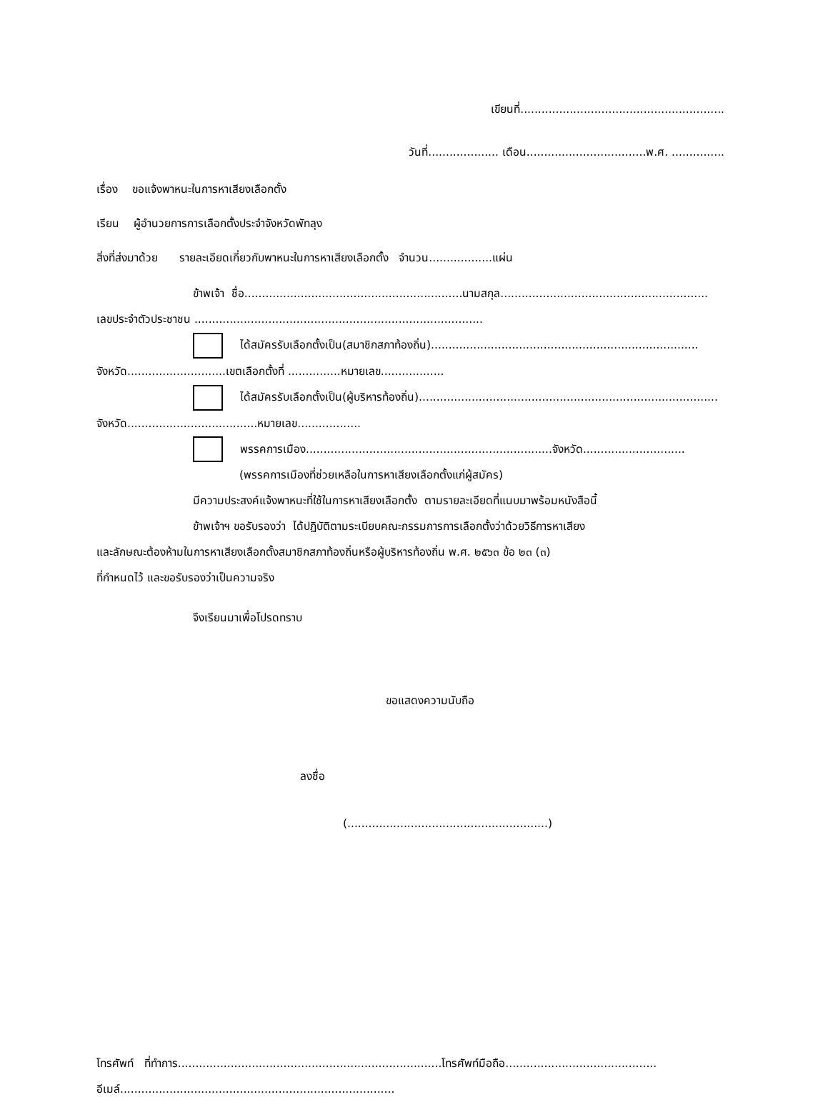เขียนที่..........................................................
วันที่.................... เดือน..................................พ.ศ. ...............
เรื่อง ขอแจ้งพาหนะในการหาเสียงเลือกตั้ง
เรียน ผู้อำนวยการการเลือกตั้งประจำจังหวัดพัทลุง
สิ่งที่ส่งมาด้วย รายละเอียดเกี่ยวกับพาหนะในการหาเสียงเลือกตั้ง จำนวน..................แผ่น
ข้าพเจ้า ชื่อ..............................................................นามสกุล...........................................................
เลขประจำตัวประชาชน ..................................................................................
ได้สมัครรับเลือกตั้งเป็น(สมาชิกสภาท้องถิ่น)............................................................................
จังหวัด............................เขตเลือกตั้งที่ ...............หมายเลข..................
ได้สมัครรับเลือกตั้งเป็น(ผู้บริหารท้องถิ่น).....................................................................................
จังหวัด.....................................หมายเลข..................
พรรคการเมือง......................................................................จังหวัด.............................
(พรรคการเมืองที่ช่วยเหลือในการหาเสียงเลือกตั้งแก่ผู้สมัคร)
มีความประสงค์แจ้งพาหนะที่ใช้ในการหาเสียงเลือกตั้ง ตามรายละเอียดที่แนบมาพร้อมหนังสือนี้
ข้าพเจ้าฯ ขอรับรองว่า ได้ปฏิบัติตามระเบียบคณะกรรมการการเลือกตั้งว่าด้วยวิธีการหาเสียง
และลักษณะต้องห้ามในการหาเสียงเลือกตั้งสมาชิกสภาท้องถิ่นหรือผู้บริหารท้องถิ่น พ.ศ. ๒๕๖๓ ข้อ ๒๓ (๓)
ที่กำหนดไว้ และขอรับรองว่าเป็นความจริง
จึงเรียนมาเพื่อโปรดทราบ
ขอแสดงความนับถือ
ลงชื่อ
(.........................................................)
โทรศัพท์ ที่ทำการ...........................................................................โทรศัพท์มือถือ...........................................
อีเมล์..............................................................................